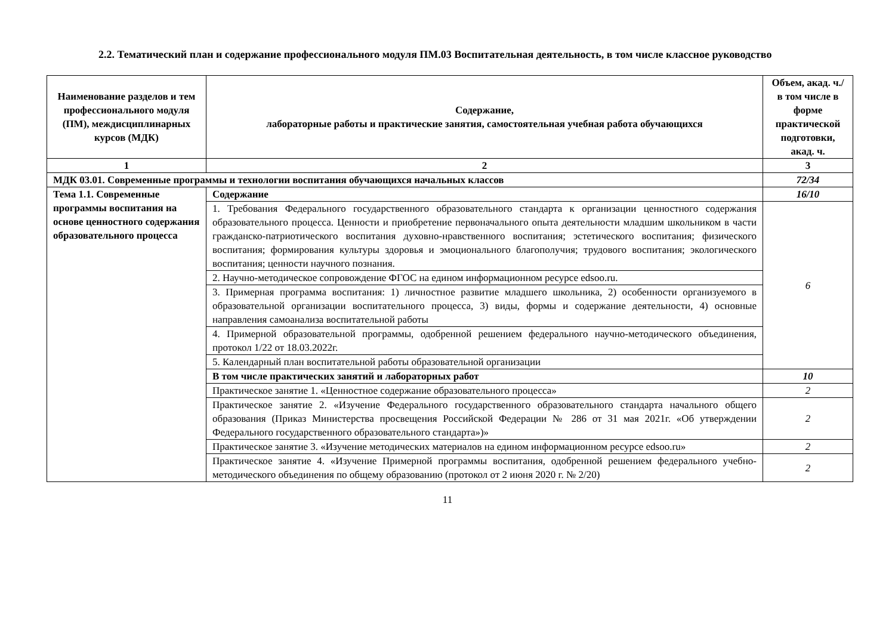2.2. Тематический план и содержание профессионального модуля ПМ.03 Воспитательная деятельность, в том числе классное руководство
| Наименование разделов и тем профессионального модуля (ПМ), междисциплинарных курсов (МДК) | Содержание, лабораторные работы и практические занятия, самостоятельная учебная работа обучающихся | Объем, акад. ч./ в том числе в форме практической подготовки, акад. ч. |
| --- | --- | --- |
| 1 | 2 | 3 |
| МДК 03.01. Современные программы и технологии воспитания обучающихся начальных классов | | 72/34 |
| Тема 1.1. Современные программы воспитания на основе ценностного содержания образовательного процесса | Содержание | 16/10 |
| | 1. Требования Федерального государственного образовательного стандарта к организации ценностного содержания образовательного процесса. Ценности и приобретение первоначального опыта деятельности младшим школьником в части гражданско-патриотического воспитания духовно-нравственного воспитания; эстетического воспитания; физического воспитания; формирования культуры здоровья и эмоционального благополучия; трудового воспитания; экологического воспитания; ценности научного познания. | 6 |
| | 2. Научно-методическое сопровождение ФГОС на едином информационном ресурсе edsoo.ru. | |
| | 3. Примерная программа воспитания: 1) личностное развитие младшего школьника, 2) особенности организуемого в образовательной организации воспитательного процесса, 3) виды, формы и содержание деятельности, 4) основные направления самоанализа воспитательной работы | |
| | 4. Примерной образовательной программы, одобренной решением федерального научно-методического объединения, протокол 1/22 от 18.03.2022г. | |
| | 5. Календарный план воспитательной работы образовательной организации | |
| | В том числе практических занятий и лабораторных работ | 10 |
| | Практическое занятие 1. «Ценностное содержание образовательного процесса» | 2 |
| | Практическое занятие 2. «Изучение Федерального государственного образовательного стандарта начального общего образования (Приказ Министерства просвещения Российской Федерации № 286 от 31 мая 2021г. «Об утверждении Федерального государственного образовательного стандарта»)» | 2 |
| | Практическое занятие 3. «Изучение методических материалов на едином информационном ресурсе edsoo.ru» | 2 |
| | Практическое занятие 4. «Изучение Примерной программы воспитания, одобренной решением федерального учебно-методического объединения по общему образованию (протокол от 2 июня 2020 г. № 2/20) | 2 |
11